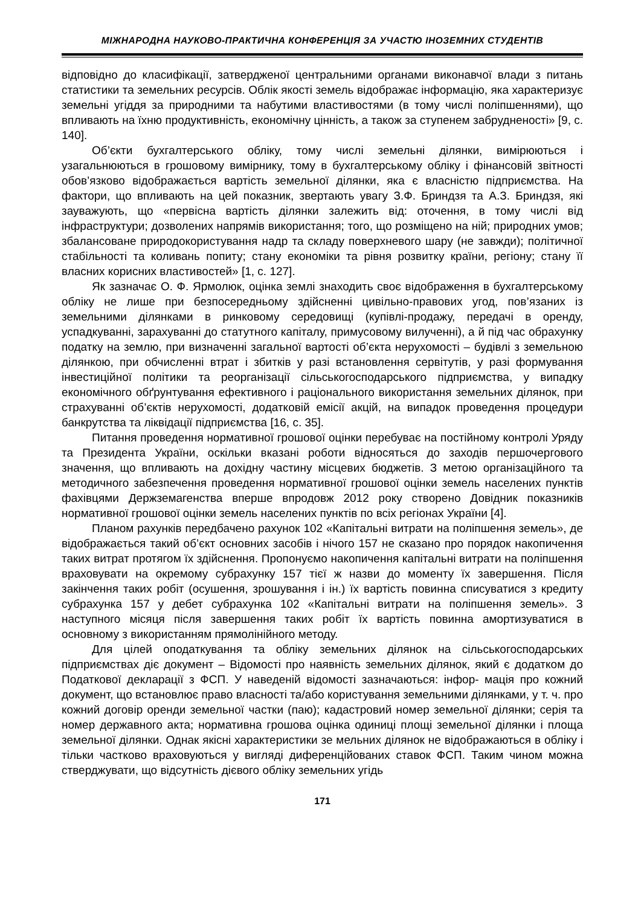МІЖНАРОДНА НАУКОВО-ПРАКТИЧНА КОНФЕРЕНЦІЯ ЗА УЧАСТЮ ІНОЗЕМНИХ СТУДЕНТІВ
відповідно до класифікації, затвердженої центральними органами виконавчої влади з питань статистики та земельних ресурсів. Облік якості земель відображає інформацію, яка характеризує земельні угіддя за природними та набутими властивостями (в тому числі поліпшеннями), що впливають на їхню продуктивність, економічну цінність, а також за ступенем забрудненості» [9, с. 140].
Об’єкти бухгалтерського обліку, тому числі земельні ділянки, вимірюються і узагальнюються в грошовому вимірнику, тому в бухгалтерському обліку і фінансовій звітності обов’язково відображається вартість земельної ділянки, яка є власністю підприємства. На фактори, що впливають на цей показник, звертають увагу З.Ф. Бриндзя та А.З. Бриндзя, які зауважують, що «первісна вартість ділянки залежить від: оточення, в тому числі від інфраструктури; дозволених напрямів використання; того, що розміщено на ній; природних умов; збалансоване природокористування надр та складу поверхневого шару (не завжди); політичної стабільності та коливань попиту; стану економіки та рівня розвитку країни, регіону; стану її власних корисних властивостей» [1, с. 127].
Як зазначає О. Ф. Ярмолюк, оцінка землі знаходить своє відображення в бухгалтерському обліку не лише при безпосередньому здійсненні цивільно-правових угод, пов’язаних із земельними ділянками в ринковому середовищі (купівлі-продажу, передачі в оренду, успадкуванні, зарахуванні до статутного капіталу, примусовому вилученні), а й під час обрахунку податку на землю, при визначенні загальної вартості об’єкта нерухомості – будівлі з земельною ділянкою, при обчисленні втрат і збитків у разі встановлення сервітутів, у разі формування інвестиційної політики та реорганізації сільськогосподарського підприємства, у випадку економічного обґрунтування ефективного і раціонального використання земельних ділянок, при страхуванні об’єктів нерухомості, додатковій емісії акцій, на випадок проведення процедури банкрутства та ліквідації підприємства [16, с. 35].
Питання проведення нормативної грошової оцінки перебуває на постійному контролі Уряду та Президента України, оскільки вказані роботи відносяться до заходів першочергового значення, що впливають на дохідну частину місцевих бюджетів. З метою організаційного та методичного забезпечення проведення нормативної грошової оцінки земель населених пунктів фахівцями Держземагенства вперше впродовж 2012 року створено Довідник показників нормативної грошової оцінки земель населених пунктів по всіх регіонах України [4].
Планом рахунків передбачено рахунок 102 «Капітальні витрати на поліпшення земель», де відображається такий об’єкт основних засобів і нічого 157 не сказано про порядок накопичення таких витрат протягом їх здійснення. Пропонуємо накопичення капітальні витрати на поліпшення враховувати на окремому субрахунку 157 тієї ж назви до моменту їх завершення. Після закінчення таких робіт (осушення, зрошування і ін.) їх вартість повинна списуватися з кредиту субрахунка 157 у дебет субрахунка 102 «Капітальні витрати на поліпшення земель». З наступного місяця після завершення таких робіт їх вартість повинна амортизуватися в основному з використанням прямолінійного методу.
Для цілей оподаткування та обліку земельних ділянок на сільськогосподарських підприємствах діє документ – Відомості про наявність земельних ділянок, який є додатком до Податкової декларації з ФСП. У наведеній відомості зазначаються: інфор- мація про кожний документ, що встановлює право власності та/або користування земельними ділянками, у т. ч. про кожний договір оренди земельної частки (паю); кадастровий номер земельної ділянки; серія та номер державного акта; нормативна грошова оцінка одиниці площі земельної ділянки і площа земельної ділянки. Однак якісні характеристики зе мельних ділянок не відображаються в обліку і тільки частково враховуються у вигляді диференційованих ставок ФСП. Таким чином можна стверджувати, що відсутність дієвого обліку земельних угідь
171